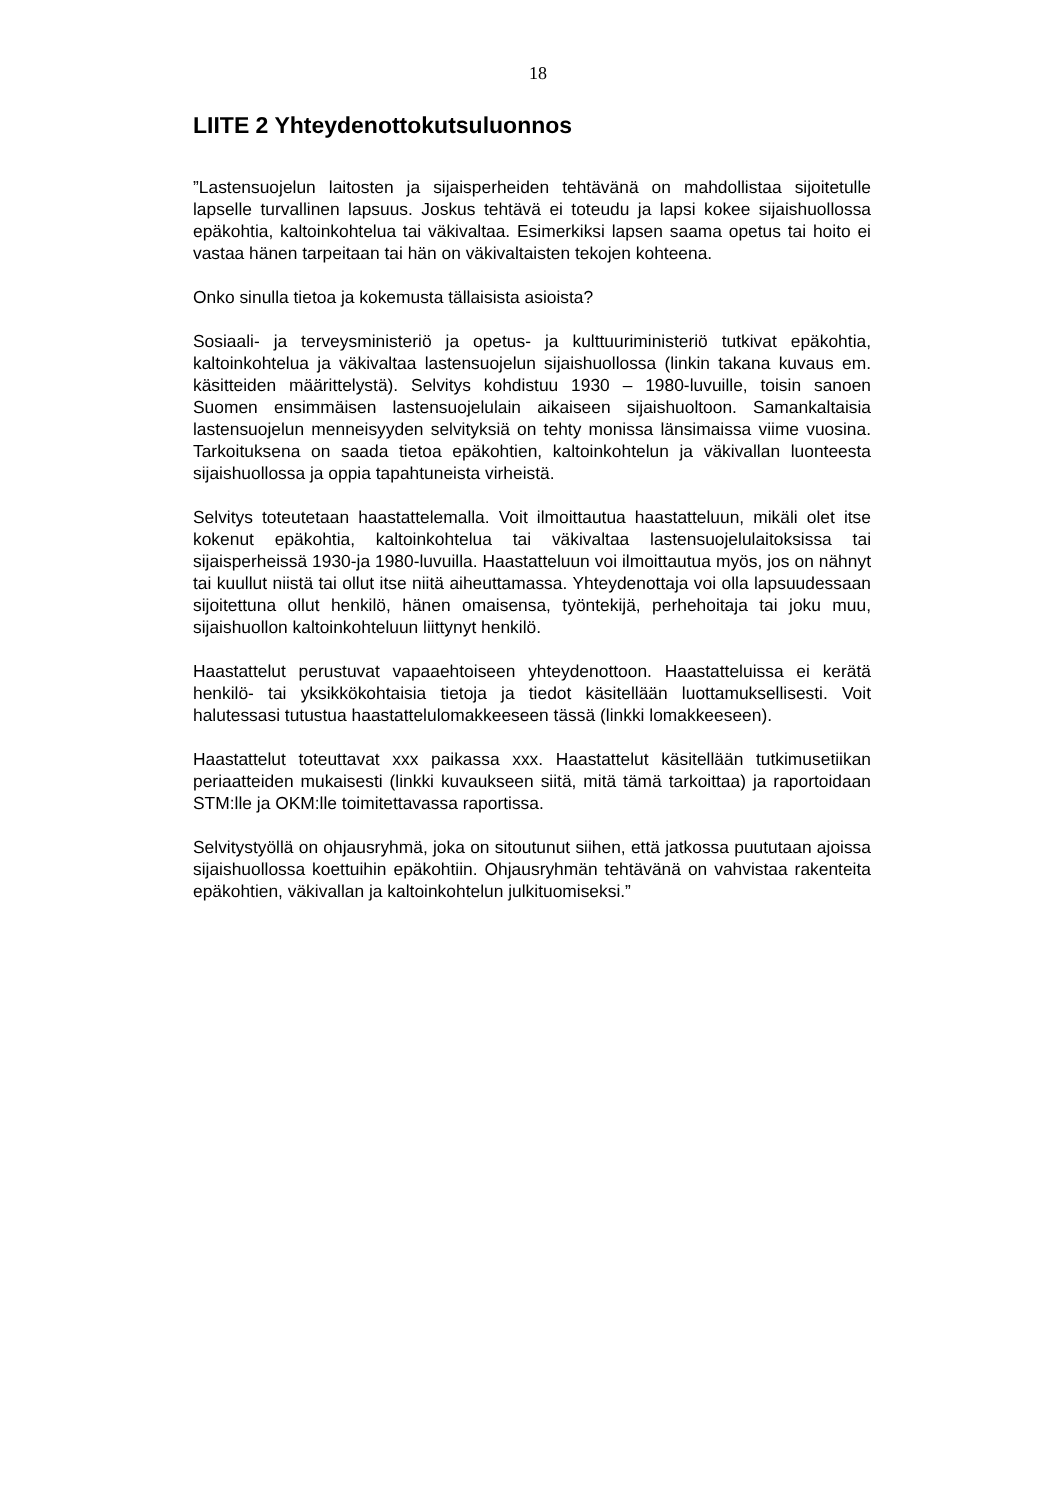18
LIITE 2 Yhteydenottokutsuluonnos
”Lastensuojelun laitosten ja sijaisperheiden tehtävänä on mahdollistaa sijoitetulle lapselle turvallinen lapsuus. Joskus tehtävä ei toteudu ja lapsi kokee sijaishuollossa epäkohtia, kaltoinkohtelua tai väkivaltaa. Esimerkiksi lapsen saama opetus tai hoito ei vastaa hänen tarpeitaan tai hän on väkivaltaisten tekojen kohteena.
Onko sinulla tietoa ja kokemusta tällaisista asioista?
Sosiaali- ja terveysministeriö ja opetus- ja kulttuuriministeriö tutkivat epäkohtia, kaltoinkohtelua ja väkivaltaa lastensuojelun sijaishuollossa (linkin takana kuvaus em. käsitteiden määrittelystä). Selvitys kohdistuu 1930 – 1980-luvuille, toisin sanoen Suomen ensimmäisen lastensuojelulain aikaiseen sijaishuoltoon. Samankaltaisia lastensuojelun menneisyyden selvityksiä on tehty monissa länsimaissa viime vuosina. Tarkoituksena on saada tietoa epäkohtien, kaltoinkohtelun ja väkivallan luonteesta sijaishuollossa ja oppia tapahtuneista virheistä.
Selvitys toteutetaan haastattelemalla. Voit ilmoittautua haastatteluun, mikäli olet itse kokenut epäkohtia, kaltoinkohtelua tai väkivaltaa lastensuojelulaitoksissa tai sijaisperheissä 1930-ja 1980-luvuilla. Haastatteluun voi ilmoittautua myös, jos on nähnyt tai kuullut niistä tai ollut itse niitä aiheuttamassa. Yhteydenottaja voi olla lapsuudessaan sijoitettuna ollut henkilö, hänen omaisensa, työntekijä, perhehoitaja tai joku muu, sijaishuollon kaltoinkohteluun liittynyt henkilö.
Haastattelut perustuvat vapaaehtoiseen yhteydenottoon. Haastatteluissa ei kerätä henkilö- tai yksikkökohtaisia tietoja ja tiedot käsitellään luottamuksellisesti. Voit halutessasi tutustua haastattelulomakkeeseen tässä (linkki lomakkeeseen).
Haastattelut toteuttavat xxx paikassa xxx. Haastattelut käsitellään tutkimusetiikan periaatteiden mukaisesti (linkki kuvaukseen siitä, mitä tämä tarkoittaa) ja raportoidaan STM:lle ja OKM:lle toimitettavassa raportissa.
Selvitystyöllä on ohjausryhmä, joka on sitoutunut siihen, että jatkossa puututaan ajoissa sijaishuollossa koettuihin epäkohtiin. Ohjausryhmän tehtävänä on vahvistaa rakenteita epäkohtien, väkivallan ja kaltoinkohtelun julkituomiseksi.”